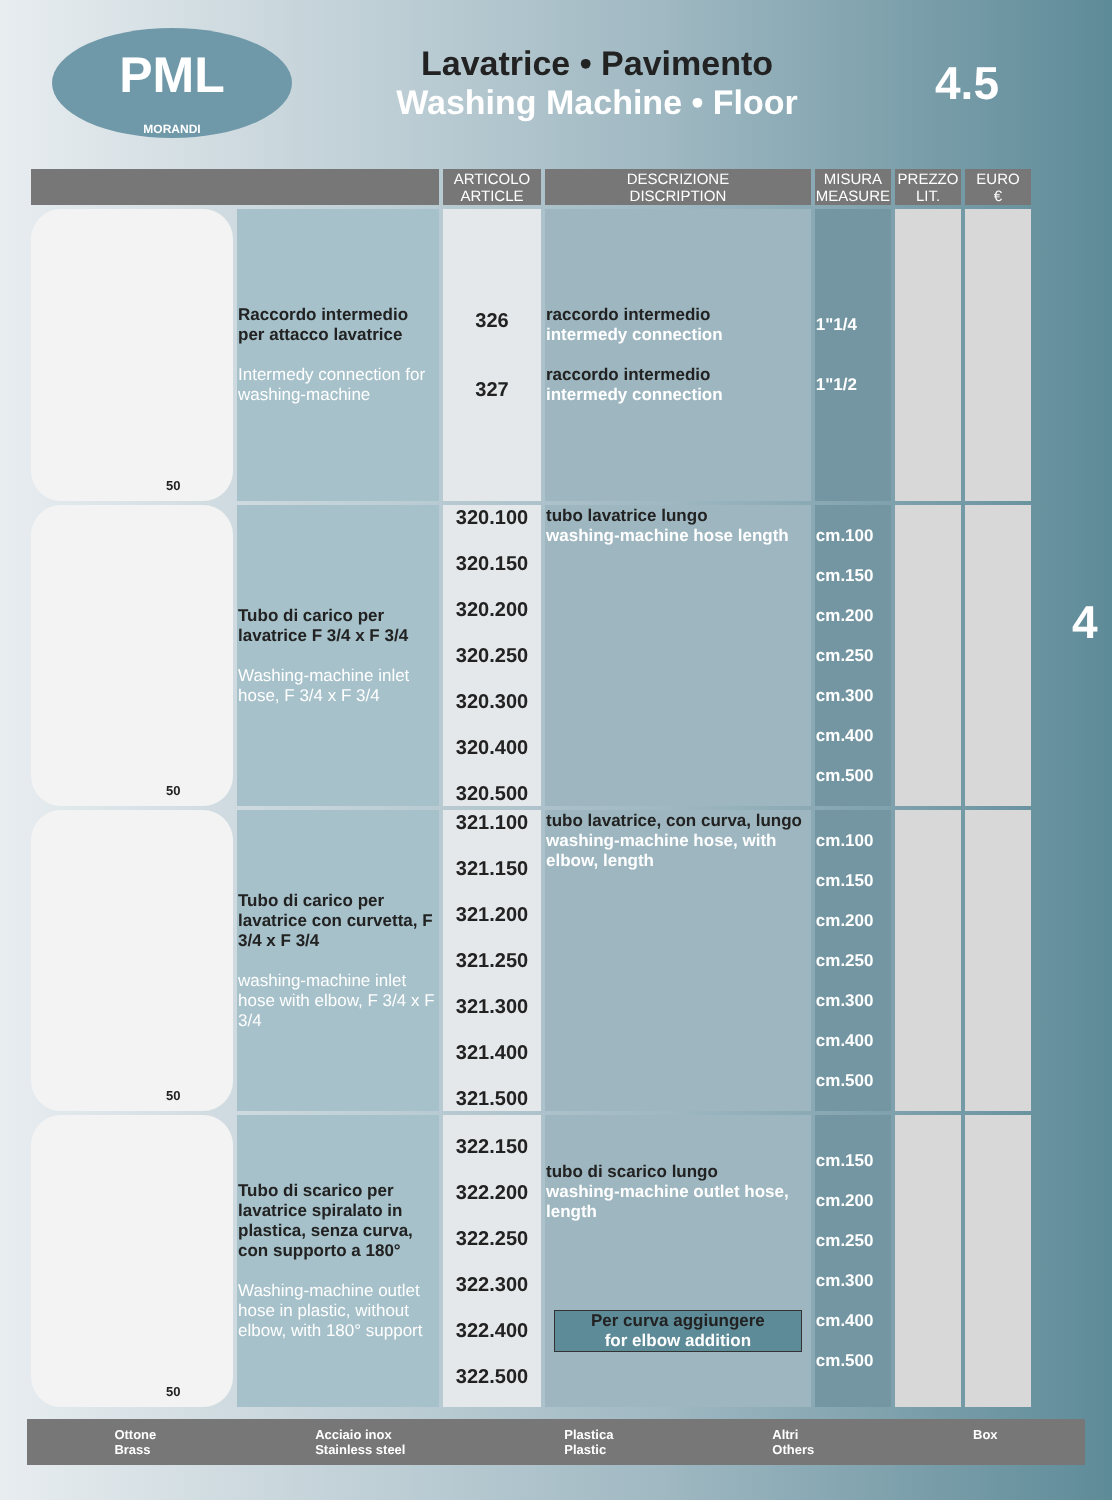PML
MORANDI
Lavatrice • Pavimento
Washing Machine • Floor
4.5
4
| | | ARTICOLO ARTICLE | DESCRIZIONE DISCRIPTION | MISURA MEASURE | PREZZO LIT. | EURO € |
| --- | --- | --- | --- | --- | --- | --- |
| 50 | Raccordo intermedio per attacco lavatrice Intermedy connection for washing-machine | 326 327 | raccordo intermedio intermedy connection raccordo intermedio intermedy connection | 1"1/4 1"1/2 | | |
| 50 | Tubo di carico per lavatrice F 3/4 x F 3/4 Washing-machine inlet hose, F 3/4 x F 3/4 | 320.100 320.150 320.200 320.250 320.300 320.400 320.500 | tubo lavatrice lungo washing-machine hose length | cm.100 cm.150 cm.200 cm.250 cm.300 cm.400 cm.500 | | |
| 50 | Tubo di carico per lavatrice con curvetta, F 3/4 x F 3/4 washing-machine inlet hose with elbow, F 3/4 x F 3/4 | 321.100 321.150 321.200 321.250 321.300 321.400 321.500 | tubo lavatrice, con curva, lungo washing-machine hose, with elbow, length | cm.100 cm.150 cm.200 cm.250 cm.300 cm.400 cm.500 | | |
| 50 | Tubo di scarico per lavatrice spiralato in plastica, senza curva, con supporto a 180° Washing-machine outlet hose in plastic, without elbow, with 180° support | 322.150 322.200 322.250 322.300 322.400 322.500 | tubo di scarico lungo washing-machine outlet hose, length Per curva aggiungere for elbow addition | cm.150 cm.200 cm.250 cm.300 cm.400 cm.500 | | |
Ottone
Brass Acciaio inox
Stainless steel Plastica
Plastic Altri
Others Box